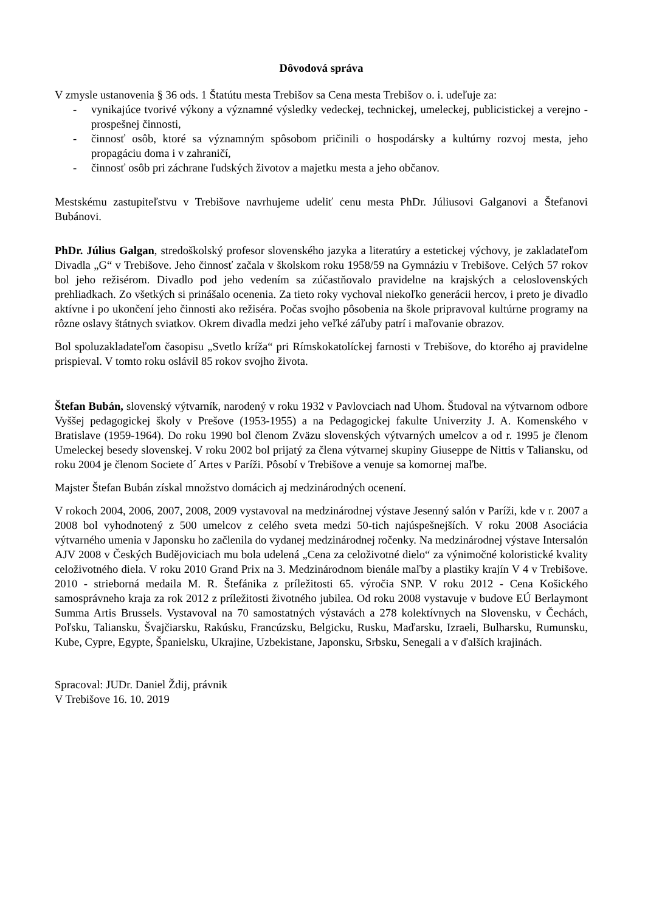Dôvodová správa
V zmysle ustanovenia § 36 ods. 1 Štatútu mesta Trebišov sa Cena mesta Trebišov o. i. udeľuje za:
- vynikajúce tvorivé výkony a významné výsledky vedeckej, technickej, umeleckej, publicistickej a verejno - prospešnej činnosti,
- činnosť osôb, ktoré sa významným spôsobom pričinili o hospodársky a kultúrny rozvoj mesta, jeho propagáciu doma i v zahraničí,
- činnosť osôb pri záchrane ľudských životov a majetku mesta a jeho občanov.
Mestskému zastupiteľstvu v Trebišove navrhujeme udeliť cenu mesta PhDr. Júliusovi Galganovi a Štefanovi Bubánovi.
PhDr. Július Galgan, stredoškolský profesor slovenského jazyka a literatúry a estetickej výchovy, je zakladateľom Divadla „G“ v Trebišove. Jeho činnosť začala v školskom roku 1958/59 na Gymnáziu v Trebišove. Celých 57 rokov bol jeho režisérom. Divadlo pod jeho vedením sa zúčastňovalo pravidelne na krajských a celoslovenských prehliadkach. Zo všetkých si prinášalo ocenenia. Za tieto roky vychoval niekoľko generácii hercov, i preto je divadlo aktívne i po ukončení jeho činnosti ako režiséra. Počas svojho pôsobenia na škole pripravoval kultúrne programy na rôzne oslavy štátnych sviatkov. Okrem divadla medzi jeho veľké záľuby patrí i maľovanie obrazov.
Bol spoluzakladateľom časopisu „Svetlo kríža“ pri Rímskokatolíckej farnosti v Trebišove, do ktorého aj pravidelne prispieval. V tomto roku oslávil 85 rokov svojho života.
Štefan Bubán, slovenský výtvarník, narodený v roku 1932 v Pavlovciach nad Uhom. Študoval na výtvarnom odbore Vyššej pedagogickej školy v Prešove (1953-1955) a na Pedagogickej fakulte Univerzity J. A. Komenského v Bratislave (1959-1964). Do roku 1990 bol členom Zväzu slovenských výtvarných umelcov a od r. 1995 je členom Umeleckej besedy slovenskej. V roku 2002 bol prijatý za člena výtvarnej skupiny Giuseppe de Nittis v Taliansku, od roku 2004 je členom Societe d´ Artes v Paríži. Pôsobí v Trebišove a venuje sa komornej maľbe.
Majster Štefan Bubán získal množstvo domácich aj medzinárodných ocenení.
V rokoch 2004, 2006, 2007, 2008, 2009 vystavoval na medzinárodnej výstave Jesenný salón v Paríži, kde v r. 2007 a 2008 bol vyhodnotený z 500 umelcov z celého sveta medzi 50-tich najúspešnejších. V roku 2008 Asociácia výtvarného umenia v Japonsku ho začlenila do vydanej medzinárodnej ročenky. Na medzinárodnej výstave Intersalón AJV 2008 v Českých Budějoviciach mu bola udelená „Cena za celoživotné dielo“ za výnimočné koloristické kvality celoživotného diela. V roku 2010 Grand Prix na 3. Medzinárodnom bienále maľby a plastiky krajín V 4 v Trebišove. 2010 - strieborná medaila M. R. Štefánika z príležitosti 65. výročia SNP. V roku 2012 - Cena Košického samosprávneho kraja za rok 2012 z príležitosti životného jubilea. Od roku 2008 vystavuje v budove EÚ Berlaymont Summa Artis Brussels. Vystavoval na 70 samostatných výstavách a 278 kolektívnych na Slovensku, v Čechách, Poľsku, Taliansku, Švajčiarsku, Rakúsku, Francúzsku, Belgicku, Rusku, Maďarsku, Izraeli, Bulharsku, Rumunsku, Kube, Cypre, Egypte, Španielsku, Ukrajine, Uzbekistane, Japonsku, Srbsku, Senegali a v ďalších krajinách.
Spracoval: JUDr. Daniel Ždij, právnik
V Trebišove 16. 10. 2019